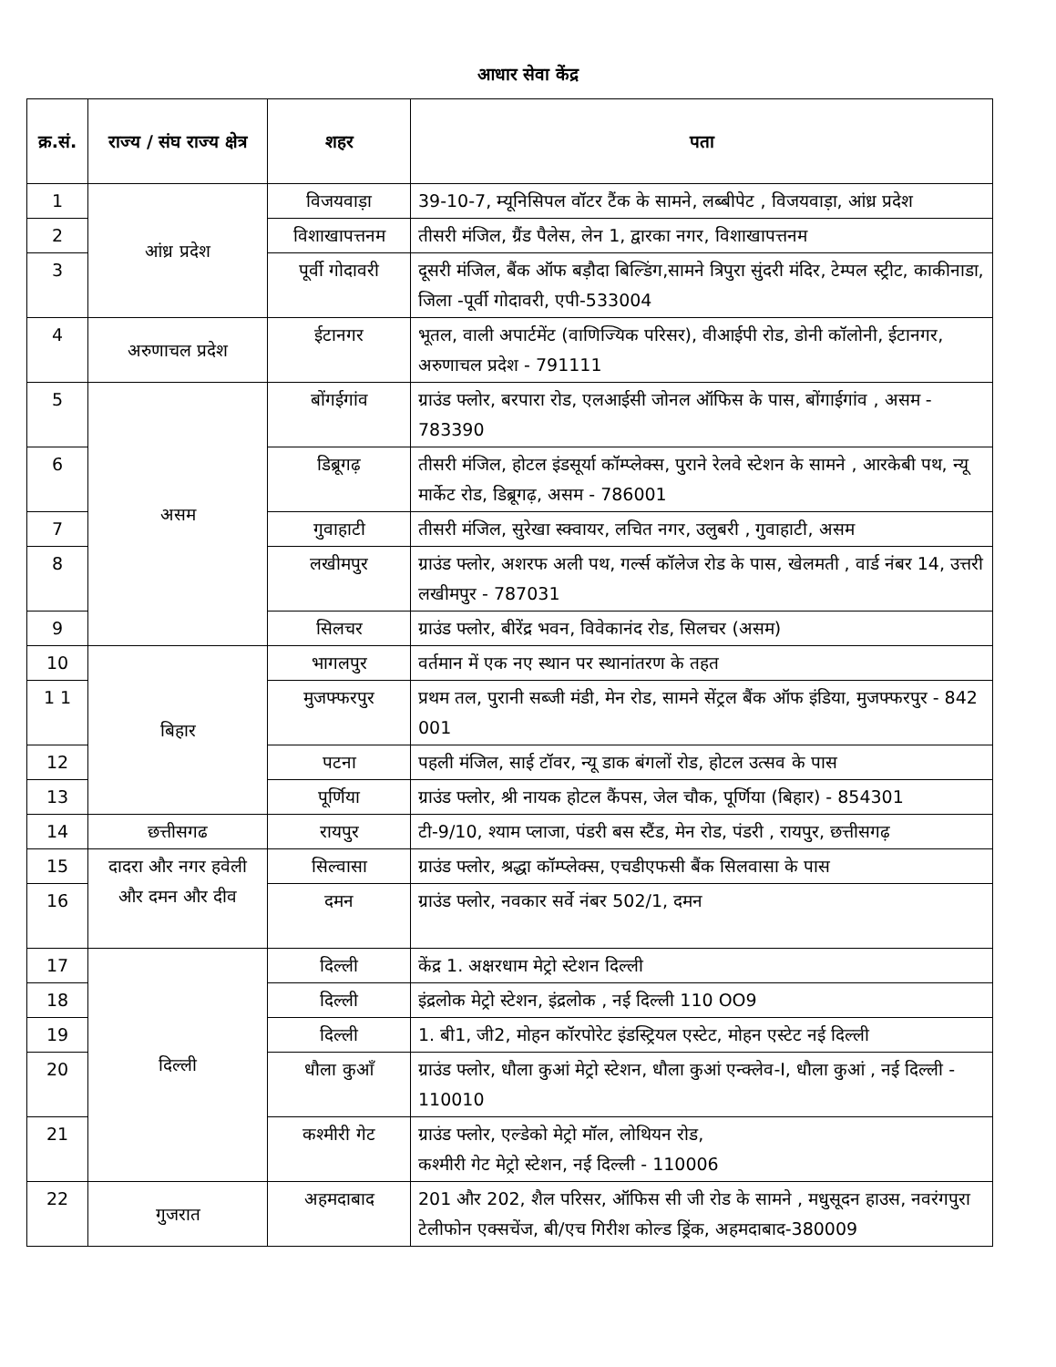आधार सेवा केंद्र
| क्र.सं. | राज्य / संघ राज्य क्षेत्र | शहर | पता |
| --- | --- | --- | --- |
| 1 | आंध्र प्रदेश | विजयवाड़ा | 39-10-7, म्यूनिसिपल वॉटर टैंक के सामने, लब्बीपेट , विजयवाड़ा, आंध्र प्रदेश |
| 2 | | विशाखापत्तनम | तीसरी मंजिल, ग्रैंड पैलेस, लेन 1, द्वारका नगर, विशाखापत्तनम |
| 3 | | पूर्वी गोदावरी | दूसरी मंजिल, बैंक ऑफ बड़ौदा बिल्डिंग,सामने त्रिपुरा सुंदरी मंदिर, टेम्पल स्ट्रीट, काकीनाडा, जिला -पूर्वी गोदावरी, एपी-533004 |
| 4 | अरुणाचल प्रदेश | ईटानगर | भूतल, वाली अपार्टमेंट (वाणिज्यिक परिसर), वीआईपी रोड, डोनी कॉलोनी, ईटानगर, अरुणाचल प्रदेश - 791111 |
| 5 | असम | बोंगईगांव | ग्राउंड फ्लोर, बरपारा रोड, एलआईसी जोनल ऑफिस के पास, बोंगाईगांव , असम - 783390 |
| 6 | | डिब्रूगढ़ | तीसरी मंजिल, होटल इंडसूर्या कॉम्प्लेक्स, पुराने रेलवे स्टेशन के सामने , आरकेबी पथ, न्यू मार्केट रोड, डिब्रूगढ़, असम - 786001 |
| 7 | | गुवाहाटी | तीसरी मंजिल, सुरेखा स्क्वायर, लचित नगर, उलुबरी , गुवाहाटी, असम |
| 8 | | लखीमपुर | ग्राउंड फ्लोर, अशरफ अली पथ, गर्ल्स कॉलेज रोड के पास, खेलमती , वार्ड नंबर 14, उत्तरी लखीमपुर - 787031 |
| 9 | | सिलचर | ग्राउंड फ्लोर, बीरेंद्र भवन, विवेकानंद रोड, सिलचर (असम) |
| 10 | बिहार | भागलपुर | वर्तमान में एक नए स्थान पर स्थानांतरण के तहत |
| 1 1 | | मुजफ्फरपुर | प्रथम तल, पुरानी सब्जी मंडी, मेन रोड, सामने सेंट्रल बैंक ऑफ इंडिया, मुजफ्फरपुर - 842 001 |
| 12 | | पटना | पहली मंजिल, साई टॉवर, न्यू डाक बंगलों रोड, होटल उत्सव के पास |
| 13 | | पूर्णिया | ग्राउंड फ्लोर, श्री नायक होटल कैंपस, जेल चौक, पूर्णिया (बिहार) - 854301 |
| 14 | छत्तीसगढ | रायपुर | टी-9/10, श्याम प्लाजा, पंडरी बस स्टैंड, मेन रोड, पंडरी , रायपुर, छत्तीसगढ़ |
| 15 | दादरा और नगर हवेली और दमन और दीव | सिल्वासा | ग्राउंड फ्लोर, श्रद्धा कॉम्प्लेक्स, एचडीएफसी बैंक सिलवासा के पास |
| 16 | | दमन | ग्राउंड फ्लोर, नवकार सर्वे नंबर 502/1, दमन |
| 17 | दिल्ली | दिल्ली | केंद्र 1. अक्षरधाम मेट्रो स्टेशन दिल्ली |
| 18 | | दिल्ली | इंद्रलोक मेट्रो स्टेशन, इंद्रलोक , नई दिल्ली 110 OO9 |
| 19 | | दिल्ली | 1. बी1, जी2, मोहन कॉरपोरेट इंडस्ट्रियल एस्टेट, मोहन एस्टेट नई दिल्ली |
| 20 | | धौला कुआँ | ग्राउंड फ्लोर, धौला कुआं मेट्रो स्टेशन, धौला कुआं एन्क्लेव-I, धौला कुआं , नई दिल्ली - 110010 |
| 21 | | कश्मीरी गेट | ग्राउंड फ्लोर, एल्डेको मेट्रो मॉल, लोथियन रोड, कश्मीरी गेट मेट्रो स्टेशन, नई दिल्ली - 110006 |
| 22 | गुजरात | अहमदाबाद | 201 और 202, शैल परिसर, ऑफिस सी जी रोड के सामने , मधुसूदन हाउस, नवरंगपुरा टेलीफोन एक्सचेंज, बी/एच गिरीश कोल्ड ड्रिंक, अहमदाबाद-380009 |